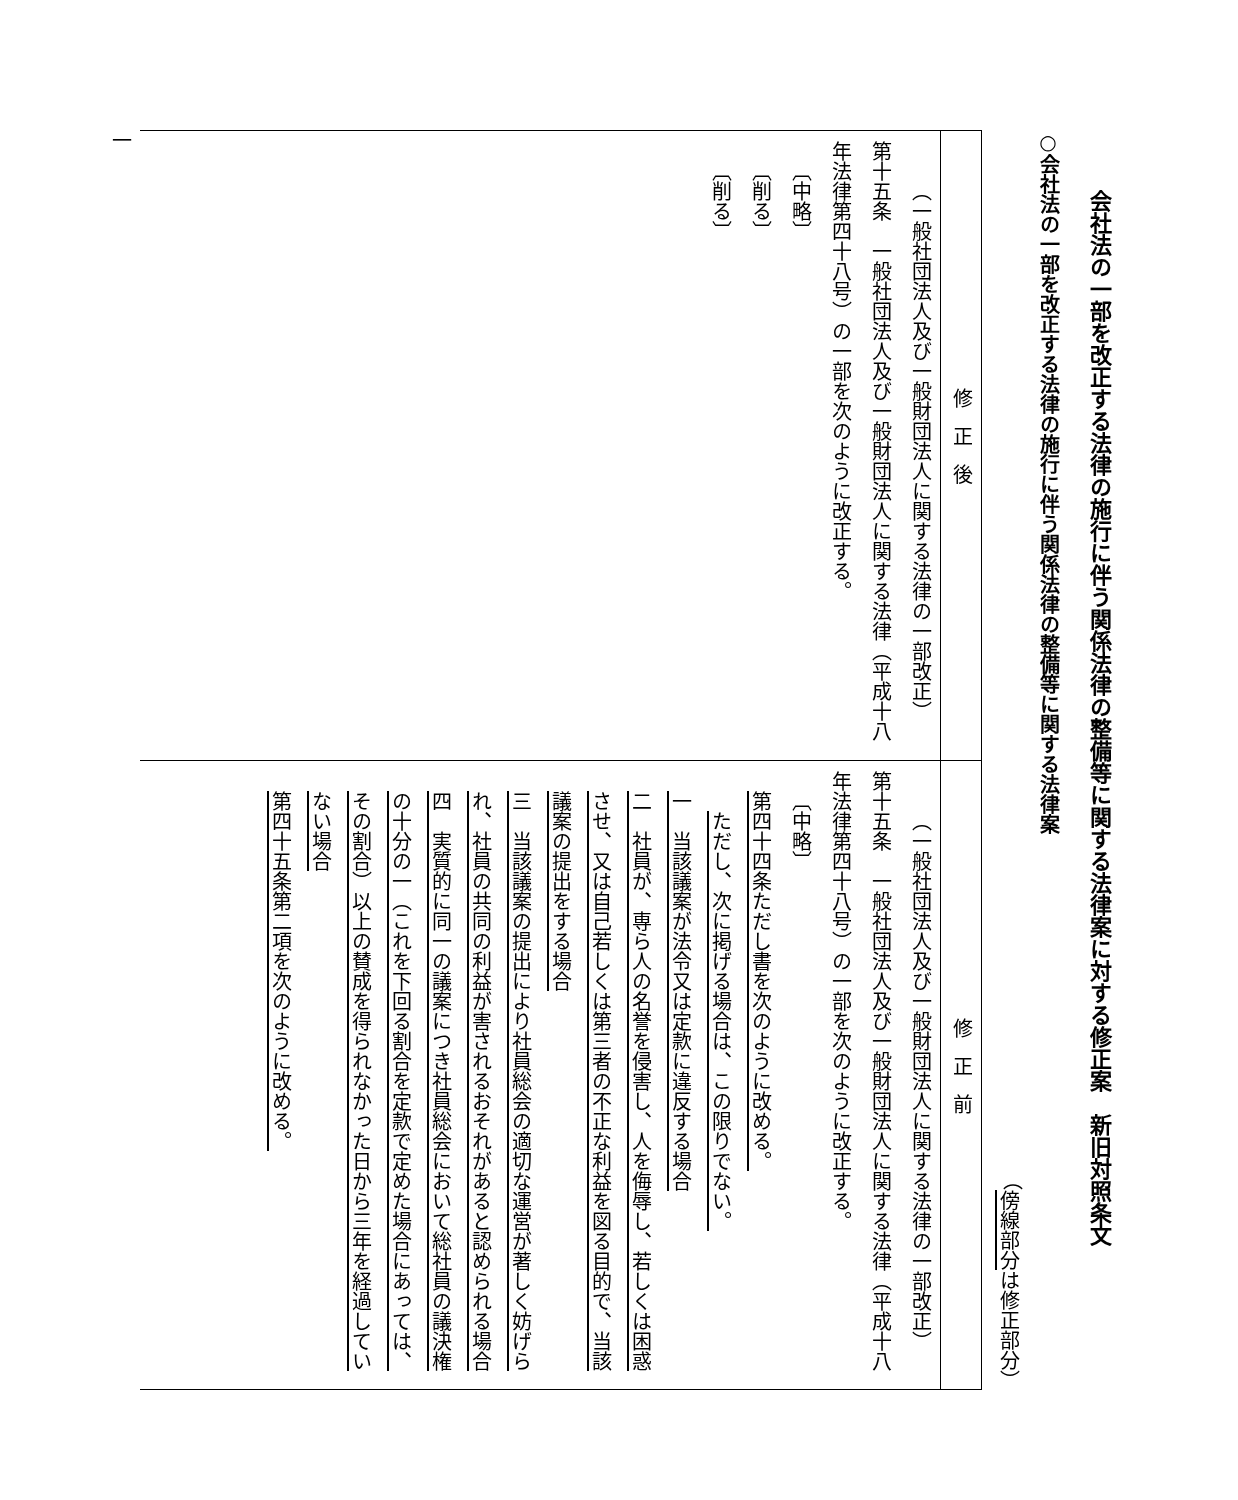会社法の一部を改正する法律の施行に伴う関係法律の整備等に関する法律案に対する修正案　新旧対照条文
○会社法の一部を改正する法律の施行に伴う関係法律の整備等に関する法律案
（傍線部分は修正部分）
| 修正後 | 修正前 |
| --- | --- |
| （一般社団法人及び一般財団法人に関する法律の一部改正） 第十五条 一般社団法人及び一般財団法人に関する法律（平成十八年法律第四十八号）の一部を次のように改正する。 〔中略〕 〔削る〕 〔削る〕 | （一般社団法人及び一般財団法人に関する法律の一部改正） 第十五条 一般社団法人及び一般財団法人に関する法律（平成十八年法律第四十八号）の一部を次のように改正する。 〔中略〕 第四十四条ただし書を次のように改める。 ただし、次に掲げる場合は、この限りでない。 一 当該議案が法令又は定款に違反する場合 二 社員が、専ら人の名誉を侵害し、人を侮辱し、若しくは困惑させ、又は自己若しくは第三者の不正な利益を図る目的で、当該議案の提出をする場合 三 当該議案の提出により社員総会の適切な運営が著しく妨げられ、社員の共同の利益が害されるおそれがあると認められる場合 四 実質的に同一の議案につき社員総会において総社員の議決権の十分の一（これを下回る割合を定款で定めた場合にあっては、その割合）以上の賛成を得られなかった日から三年を経過していない場合 第四十五条第二項を次のように改める。 |
一